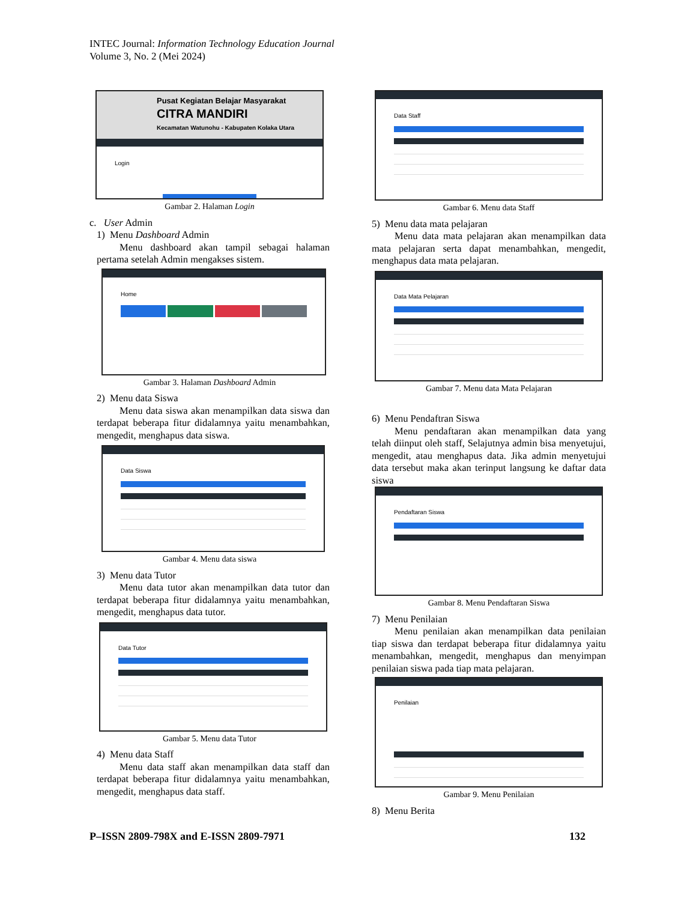INTEC Journal: Information Technology Education Journal
Volume 3, No. 2 (Mei 2024)
Pusat Kegiatan Belajar Masyarakat
CITRA MANDIRI
Kecamatan Watunohu - Kabupaten Kolaka Utara
Login
Gambar 2. Halaman Login
c. User Admin
1) Menu Dashboard Admin
Menu dashboard akan tampil sebagai halaman pertama setelah Admin mengakses sistem.
Home
Gambar 3. Halaman Dashboard Admin
2) Menu data Siswa
Menu data siswa akan menampilkan data siswa dan terdapat beberapa fitur didalamnya yaitu menambahkan, mengedit, menghapus data siswa.
Data Siswa
Gambar 4. Menu data siswa
3) Menu data Tutor
Menu data tutor akan menampilkan data tutor dan terdapat beberapa fitur didalamnya yaitu menambahkan, mengedit, menghapus data tutor.
Data Tutor
Gambar 5. Menu data Tutor
4) Menu data Staff
Menu data staff akan menampilkan data staff dan terdapat beberapa fitur didalamnya yaitu menambahkan, mengedit, menghapus data staff.
Data Staff
Gambar 6. Menu data Staff
5) Menu data mata pelajaran
Menu data mata pelajaran akan menampilkan data mata pelajaran serta dapat menambahkan, mengedit, menghapus data mata pelajaran.
Data Mata Pelajaran
Gambar 7. Menu data Mata Pelajaran
6) Menu Pendaftran Siswa
Menu pendaftaran akan menampilkan data yang telah diinput oleh staff, Selajutnya admin bisa menyetujui, mengedit, atau menghapus data. Jika admin menyetujui data tersebut maka akan terinput langsung ke daftar data siswa
Pendaftaran Siswa
Gambar 8. Menu Pendaftaran Siswa
7) Menu Penilaian
Menu penilaian akan menampilkan data penilaian tiap siswa dan terdapat beberapa fitur didalamnya yaitu menambahkan, mengedit, menghapus dan menyimpan penilaian siswa pada tiap mata pelajaran.
Penilaian
Gambar 9. Menu Penilaian
8) Menu Berita
P–ISSN 2809-798X and E-ISSN 2809-7971 132